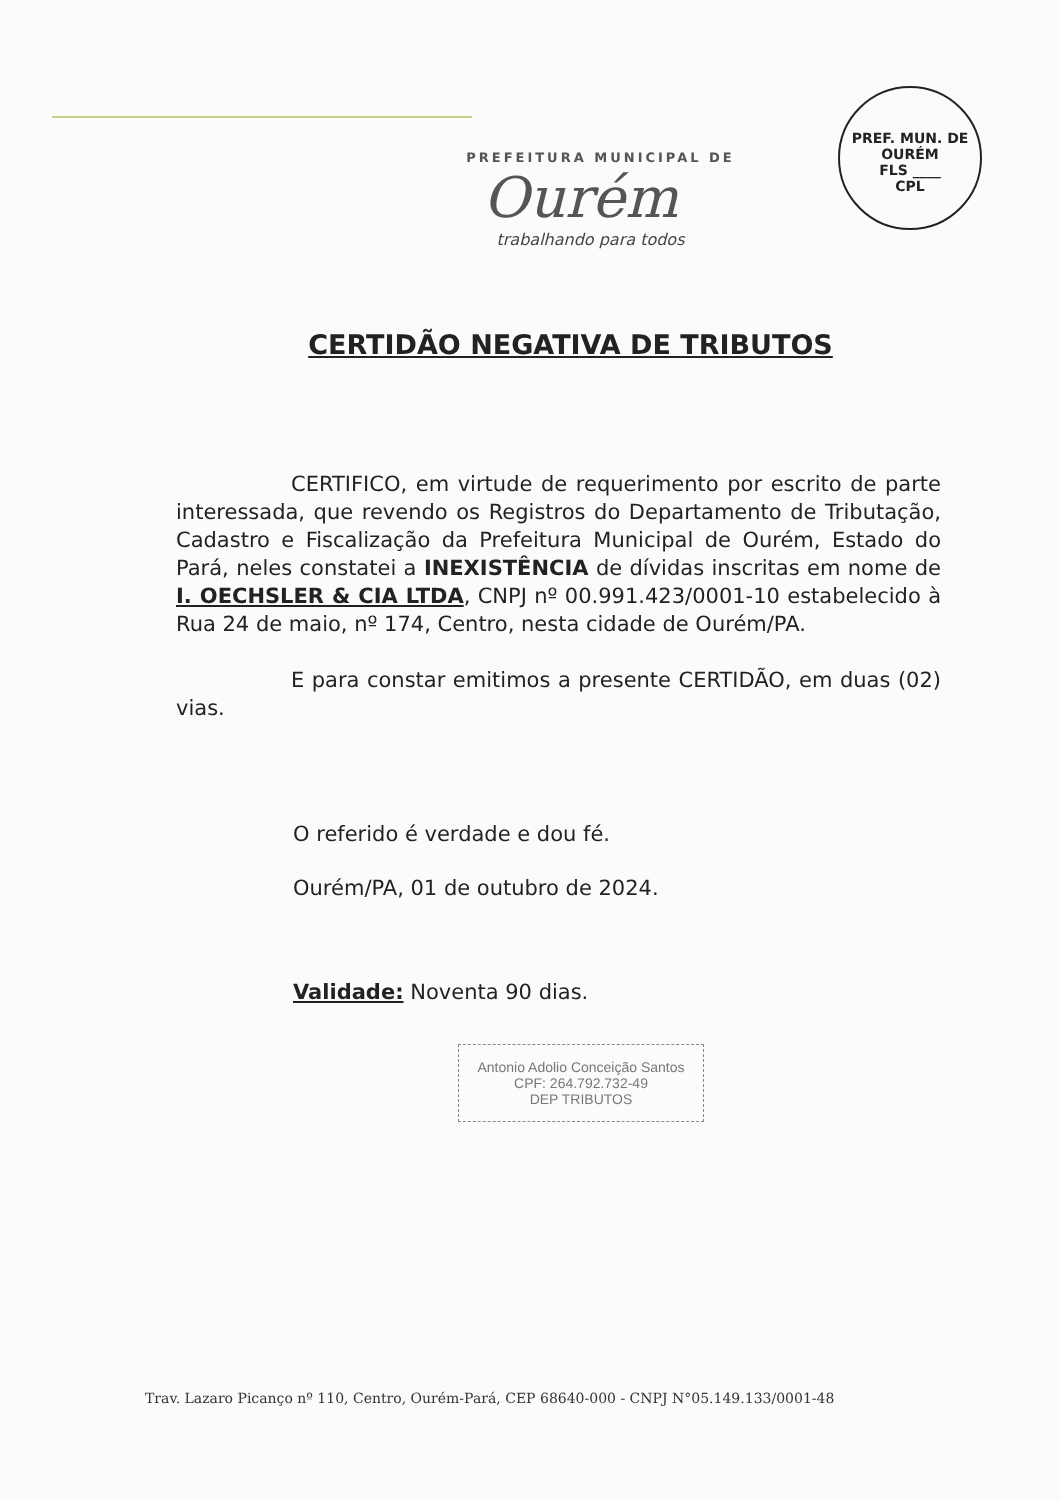PREF. MUN. DE OURÉM
FLS ____
CPL
PREFEITURA MUNICIPAL DE
Ourém
trabalhando para todos
CERTIDÃO NEGATIVA DE TRIBUTOS
CERTIFICO, em virtude de requerimento por escrito de parte interessada, que revendo os Registros do Departamento de Tributação, Cadastro e Fiscalização da Prefeitura Municipal de Ourém, Estado do Pará, neles constatei a INEXISTÊNCIA de dívidas inscritas em nome de I. OECHSLER & CIA LTDA, CNPJ nº 00.991.423/0001-10 estabelecido à Rua 24 de maio, nº 174, Centro, nesta cidade de Ourém/PA.
E para constar emitimos a presente CERTIDÃO, em duas (02) vias.
O referido é verdade e dou fé.
Ourém/PA, 01 de outubro de 2024.
Validade: Noventa 90 dias.
Antonio Adolio Conceição Santos
CPF: 264.792.732-49
DEP TRIBUTOS
Trav. Lazaro Picanço nº 110, Centro, Ourém-Pará, CEP 68640-000 - CNPJ N°05.149.133/0001-48